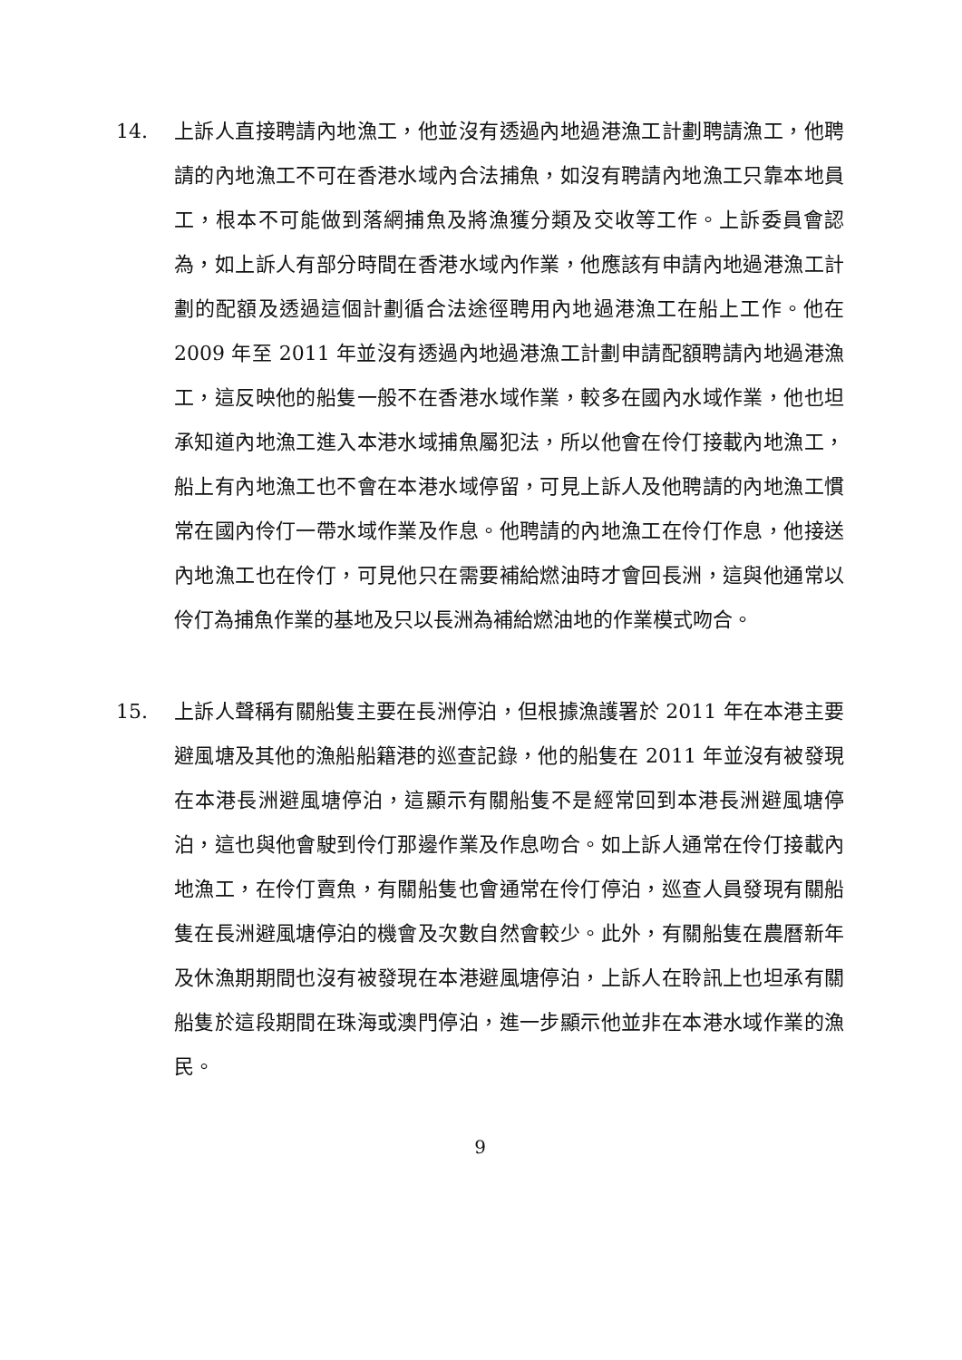14. 上訴人直接聘請內地漁工，他並沒有透過內地過港漁工計劃聘請漁工，他聘請的內地漁工不可在香港水域內合法捕魚，如沒有聘請內地漁工只靠本地員工，根本不可能做到落網捕魚及將漁獲分類及交收等工作。上訴委員會認為，如上訴人有部分時間在香港水域內作業，他應該有申請內地過港漁工計劃的配額及透過這個計劃循合法途徑聘用內地過港漁工在船上工作。他在 2009 年至 2011 年並沒有透過內地過港漁工計劃申請配額聘請內地過港漁工，這反映他的船隻一般不在香港水域作業，較多在國內水域作業，他也坦承知道內地漁工進入本港水域捕魚屬犯法，所以他會在伶仃接載內地漁工，船上有內地漁工也不會在本港水域停留，可見上訴人及他聘請的內地漁工慣常在國內伶仃一帶水域作業及作息。他聘請的內地漁工在伶仃作息，他接送內地漁工也在伶仃，可見他只在需要補給燃油時才會回長洲，這與他通常以伶仃為捕魚作業的基地及只以長洲為補給燃油地的作業模式吻合。
15. 上訴人聲稱有關船隻主要在長洲停泊，但根據漁護署於 2011 年在本港主要避風塘及其他的漁船船籍港的巡查記錄，他的船隻在 2011 年並沒有被發現在本港長洲避風塘停泊，這顯示有關船隻不是經常回到本港長洲避風塘停泊，這也與他會駛到伶仃那邊作業及作息吻合。如上訴人通常在伶仃接載內地漁工，在伶仃賣魚，有關船隻也會通常在伶仃停泊，巡查人員發現有關船隻在長洲避風塘停泊的機會及次數自然會較少。此外，有關船隻在農曆新年及休漁期期間也沒有被發現在本港避風塘停泊，上訴人在聆訊上也坦承有關船隻於這段期間在珠海或澳門停泊，進一步顯示他並非在本港水域作業的漁民。
9